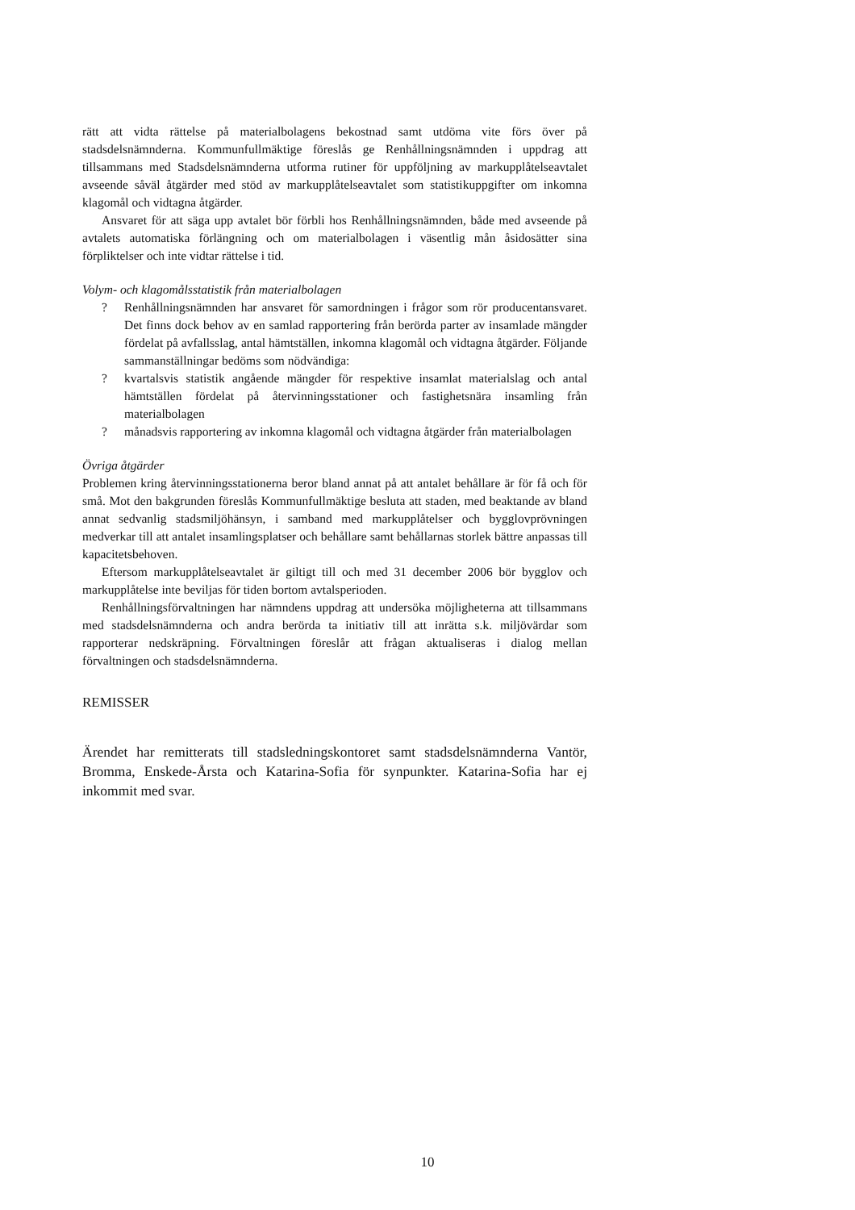rätt att vidta rättelse på materialbolagens bekostnad samt utdöma vite förs över på stadsdelsnämnderna. Kommunfullmäktige föreslås ge Renhållningsnämnden i uppdrag att tillsammans med Stadsdelsnämnderna utforma rutiner för uppföljning av markupplåtelseavtalet avseende såväl åtgärder med stöd av markupplåtelseavtalet som statistikuppgifter om inkomna klagomål och vidtagna åtgärder.
Ansvaret för att säga upp avtalet bör förbli hos Renhållningsnämnden, både med avseende på avtalets automatiska förlängning och om materialbolagen i väsentlig mån åsidosätter sina förpliktelser och inte vidtar rättelse i tid.
Volym- och klagomålsstatistik från materialbolagen
? Renhållningsnämnden har ansvaret för samordningen i frågor som rör producentansvaret. Det finns dock behov av en samlad rapportering från berörda parter av insamlade mängder fördelat på avfallsslag, antal hämtställen, inkomna klagomål och vidtagna åtgärder. Följande sammanställningar bedöms som nödvändiga:
? kvartalsvis statistik angående mängder för respektive insamlat materialslag och antal hämtställen fördelat på återvinningsstationer och fastighetsnära insamling från materialbolagen
? månadsvis rapportering av inkomna klagomål och vidtagna åtgärder från materialbolagen
Övriga åtgärder
Problemen kring återvinningsstationerna beror bland annat på att antalet behållare är för få och för små. Mot den bakgrunden föreslås Kommunfullmäktige besluta att staden, med beaktande av bland annat sedvanlig stadsmiljöhänsyn, i samband med markupplåtelser och bygglovprövningen medverkar till att antalet insamlingsplatser och behållare samt behållarnas storlek bättre anpassas till kapacitetsbehoven.
Eftersom markupplåtelseavtalet är giltigt till och med 31 december 2006 bör bygglov och markupplåtelse inte beviljas för tiden bortom avtalsperioden.
Renhållningsförvaltningen har nämndens uppdrag att undersöka möjligheterna att tillsammans med stadsdelsnämnderna och andra berörda ta initiativ till att inrätta s.k. miljövärdar som rapporterar nedskräpning. Förvaltningen föreslår att frågan aktualiseras i dialog mellan förvaltningen och stadsdelsnämnderna.
REMISSER
Ärendet har remitterats till stadsledningskontoret samt stadsdelsnämnderna Vantör, Bromma, Enskede-Årsta och Katarina-Sofia för synpunkter. Katarina-Sofia har ej inkommit med svar.
10